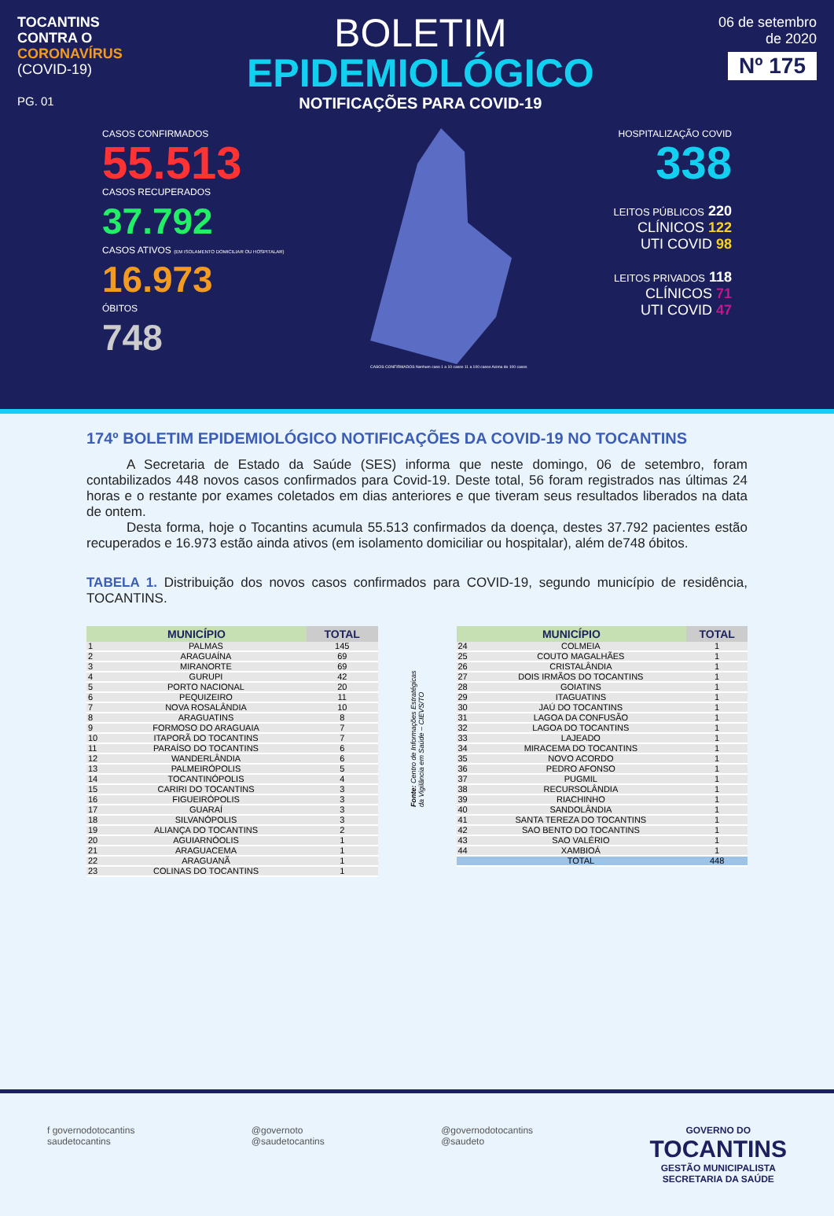TOCANTINS
CONTRA O
CORONAVÍRUS
(COVID-19)
PG. 01
BOLETIM
EPIDEMIOLÓGICO
NOTIFICAÇÕES PARA COVID-19
06 de setembro
de 2020
Nº 175
CASOS CONFIRMADOS
55.513
CASOS RECUPERADOS
37.792
CASOS ATIVOS (EM ISOLAMENTO DOMICILIAR OU HOSPITALAR)
16.973
ÓBITOS
748
CASOS CONFIRMADOS Nenhum caso 1 a 10 casos 11 a 100 casos Acima de 100 casos
HOSPITALIZAÇÃO COVID
338
LEITOS PÚBLICOS 220
CLÍNICOS 122
UTI COVID 98
LEITOS PRIVADOS 118
CLÍNICOS 71
UTI COVID 47
174º BOLETIM EPIDEMIOLÓGICO NOTIFICAÇÕES DA COVID-19 NO TOCANTINS
   A Secretaria de Estado da Saúde (SES) informa que neste domingo, 06 de setembro, foram contabilizados 448 novos casos confirmados para Covid-19. Deste total, 56 foram registrados nas últimas 24 horas e o restante por exames coletados em dias anteriores e que tiveram seus resultados liberados na data de ontem.
   Desta forma, hoje o Tocantins acumula 55.513 confirmados da doença, destes 37.792 pacientes estão recuperados e 16.973 estão ainda ativos (em isolamento domiciliar ou hospitalar), além de748 óbitos.
TABELA 1. Distribuição dos novos casos confirmados para COVID-19, segundo município de residência, TOCANTINS.
| MUNICÍPIO | | TOTAL |
| --- | --- | --- |
| 1 | PALMAS | 145 |
| 2 | ARAGUAÍNA | 69 |
| 3 | MIRANORTE | 69 |
| 4 | GURUPI | 42 |
| 5 | PORTO NACIONAL | 20 |
| 6 | PEQUIZEIRO | 11 |
| 7 | NOVA ROSALÂNDIA | 10 |
| 8 | ARAGUATINS | 8 |
| 9 | FORMOSO DO ARAGUAIA | 7 |
| 10 | ITAPORÃ DO TOCANTINS | 7 |
| 11 | PARAÍSO DO TOCANTINS | 6 |
| 12 | WANDERLÂNDIA | 6 |
| 13 | PALMEIRÓPOLIS | 5 |
| 14 | TOCANTINÓPOLIS | 4 |
| 15 | CARIRI DO TOCANTINS | 3 |
| 16 | FIGUEIRÓPOLIS | 3 |
| 17 | GUARAÍ | 3 |
| 18 | SILVANÓPOLIS | 3 |
| 19 | ALIANÇA DO TOCANTINS | 2 |
| 20 | AGUIARNÓOLIS | 1 |
| 21 | ARAGUACEMA | 1 |
| 22 | ARAGUANÃ | 1 |
| 23 | COLINAS DO TOCANTINS | 1 |
Fonte: Centro de Informações Estratégicas da Vigilância em Saúde – CIEVS/TO
| MUNICÍPIO | | TOTAL |
| --- | --- | --- |
| 24 | COLMEIA | 1 |
| 25 | COUTO MAGALHÃES | 1 |
| 26 | CRISTALÂNDIA | 1 |
| 27 | DOIS IRMÃOS DO TOCANTINS | 1 |
| 28 | GOIATINS | 1 |
| 29 | ITAGUATINS | 1 |
| 30 | JAÚ DO TOCANTINS | 1 |
| 31 | LAGOA DA CONFUSÃO | 1 |
| 32 | LAGOA DO TOCANTINS | 1 |
| 33 | LAJEADO | 1 |
| 34 | MIRACEMA DO TOCANTINS | 1 |
| 35 | NOVO ACORDO | 1 |
| 36 | PEDRO AFONSO | 1 |
| 37 | PUGMIL | 1 |
| 38 | RECURSOLÂNDIA | 1 |
| 39 | RIACHINHO | 1 |
| 40 | SANDOLÂNDIA | 1 |
| 41 | SANTA TEREZA DO TOCANTINS | 1 |
| 42 | SAO BENTO DO TOCANTINS | 1 |
| 43 | SAO VALÉRIO | 1 |
| 44 | XAMBIOÁ | 1 |
| | TOTAL | 448 |
f governodotocantins
saudetocantins
@governoto
@saudetocantins
@governodotocantins
@saudeto
GOVERNO DO
TOCANTINS
GESTÃO MUNICIPALISTA
SECRETARIA DA SAÚDE